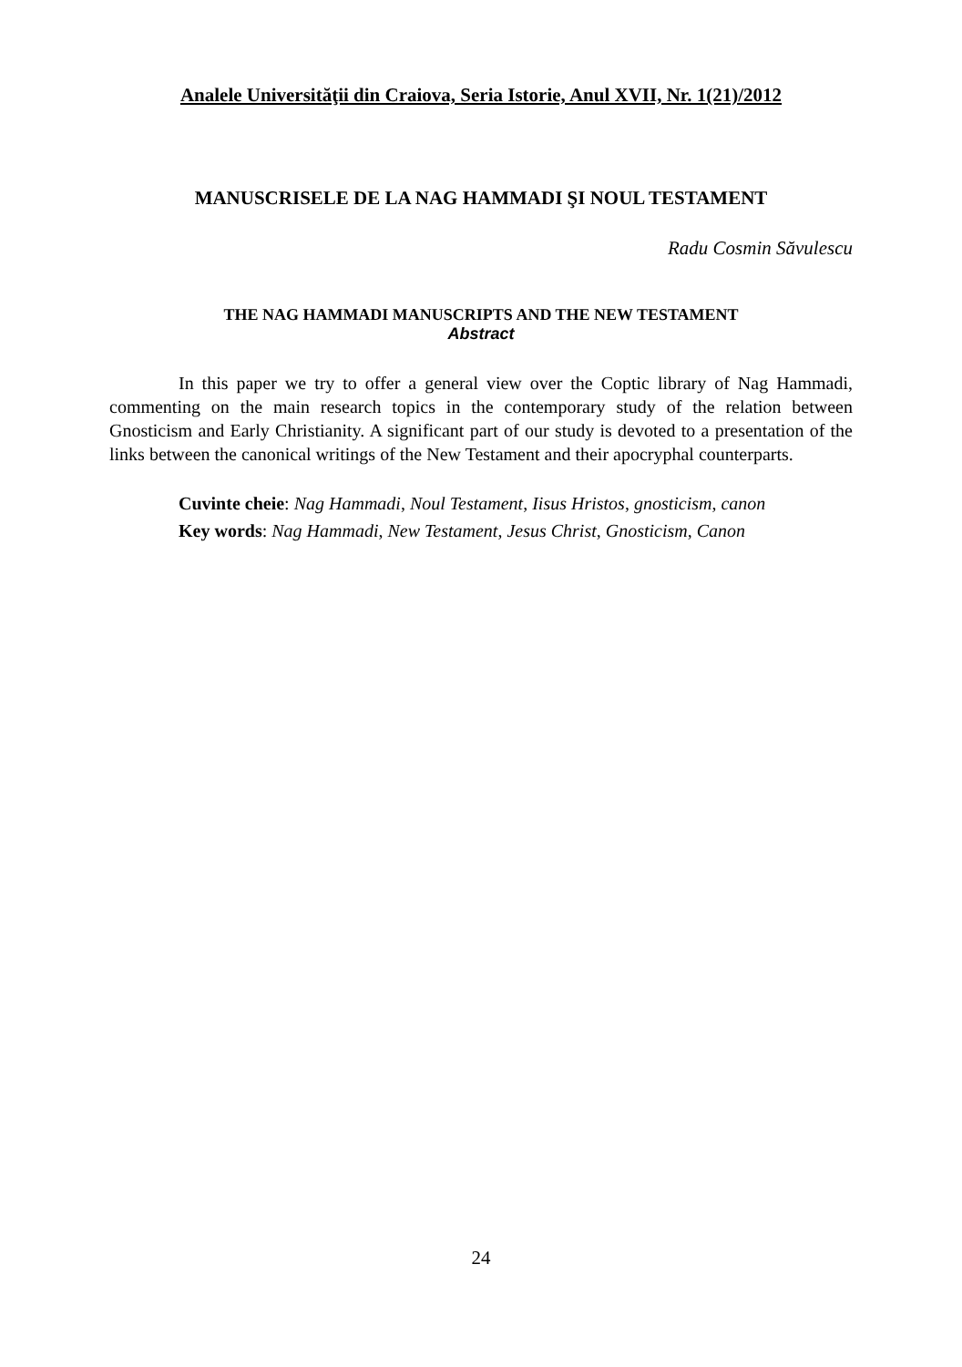Analele Universităţii din Craiova, Seria Istorie, Anul XVII, Nr. 1(21)/2012
MANUSCRISELE DE LA NAG HAMMADI ŞI NOUL TESTAMENT
Radu Cosmin Săvulescu
THE NAG HAMMADI MANUSCRIPTS AND THE NEW TESTAMENT
Abstract
In this paper we try to offer a general view over the Coptic library of Nag Hammadi, commenting on the main research topics in the contemporary study of the relation between Gnosticism and Early Christianity. A significant part of our study is devoted to a presentation of the links between the canonical writings of the New Testament and their apocryphal counterparts.
Cuvinte cheie: Nag Hammadi, Noul Testament, Iisus Hristos, gnosticism, canon
Key words: Nag Hammadi, New Testament, Jesus Christ, Gnosticism, Canon
24